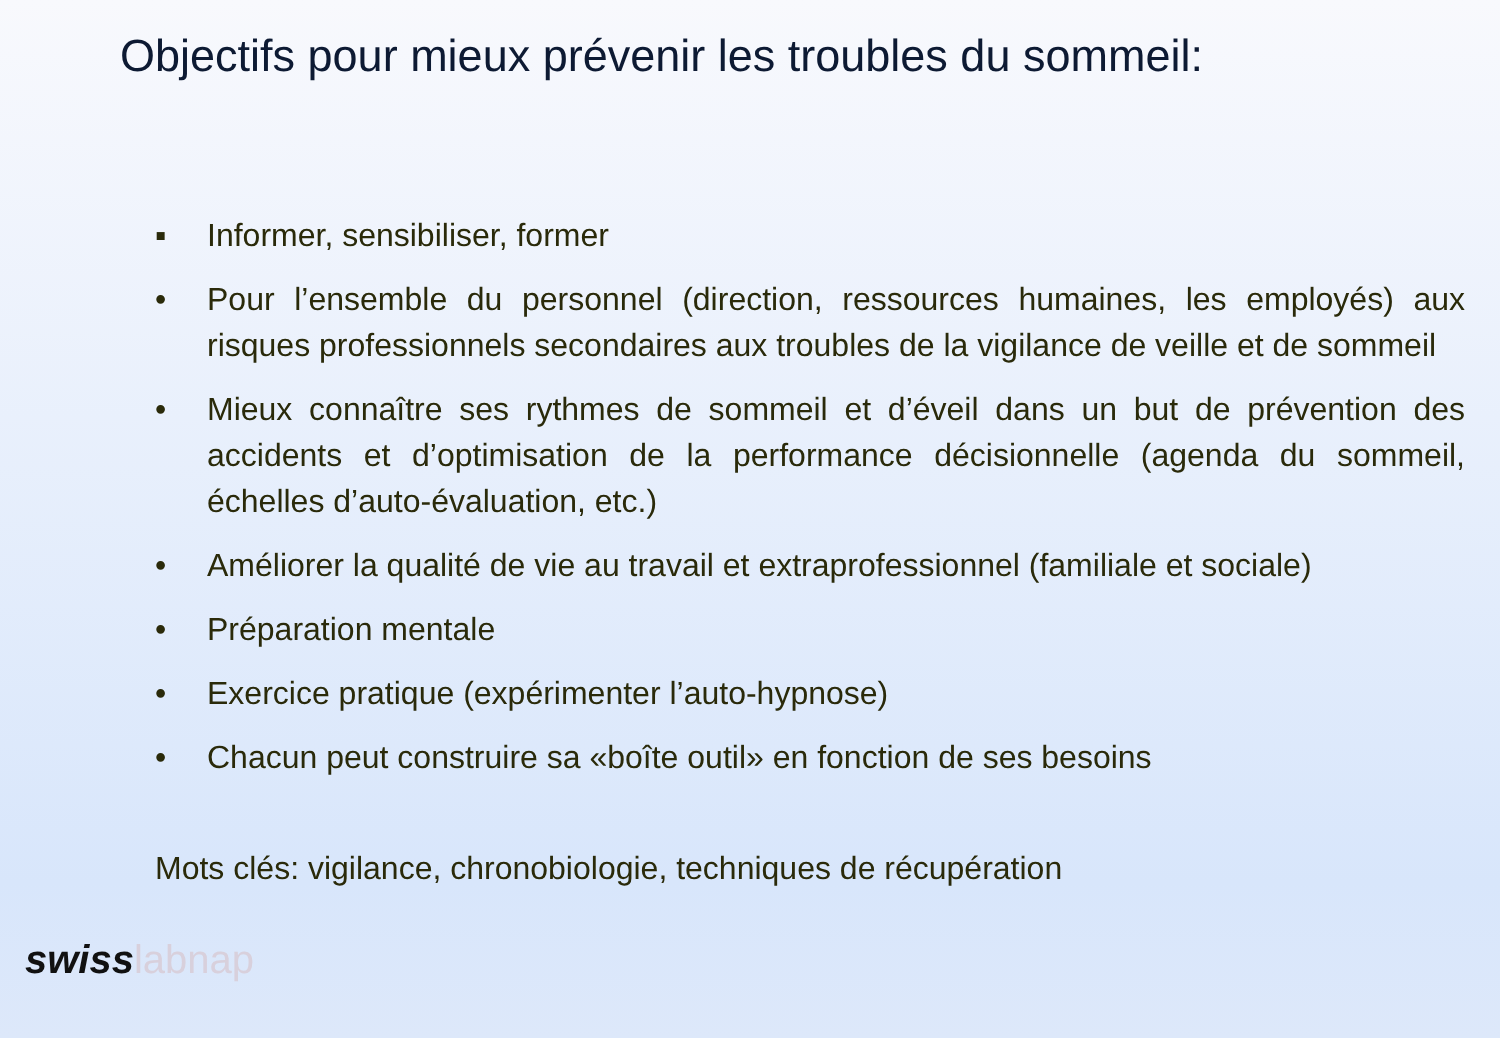Objectifs pour mieux prévenir les troubles du sommeil:
▪ Informer, sensibiliser, former
• Pour l’ensemble du personnel (direction, ressources humaines, les employés) aux risques professionnels secondaires aux troubles de la vigilance de veille et de sommeil
• Mieux connaître ses rythmes de sommeil et d’éveil dans un but de prévention des accidents et d’optimisation de la performance décisionnelle (agenda du sommeil, échelles d’auto-évaluation, etc.)
• Améliorer la qualité de vie au travail et extraprofessionnel (familiale et sociale)
• Préparation mentale
• Exercice pratique (expérimenter l’auto-hypnose)
• Chacun peut construire sa «boîte outil» en fonction de ses besoins
Mots clés: vigilance, chronobiologie, techniques de récupération
swisslabnap